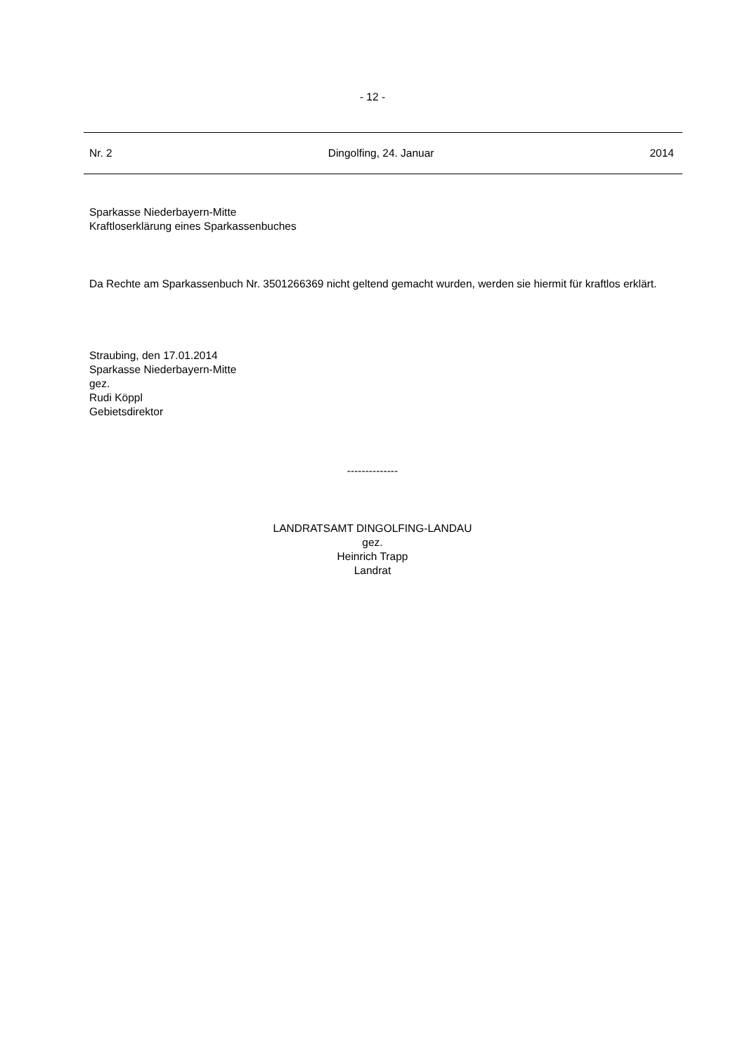- 12 -
Nr. 2 Dingolfing, 24. Januar 2014
Sparkasse Niederbayern-Mitte
Kraftloserklärung eines Sparkassenbuches
Da Rechte am Sparkassenbuch Nr. 3501266369 nicht geltend gemacht wurden, werden sie hiermit für kraftlos erklärt.
Straubing, den 17.01.2014
Sparkasse Niederbayern-Mitte
gez.
Rudi Köppl
Gebietsdirektor
--------------
LANDRATSAMT DINGOLFING-LANDAU
gez.
Heinrich Trapp
Landrat